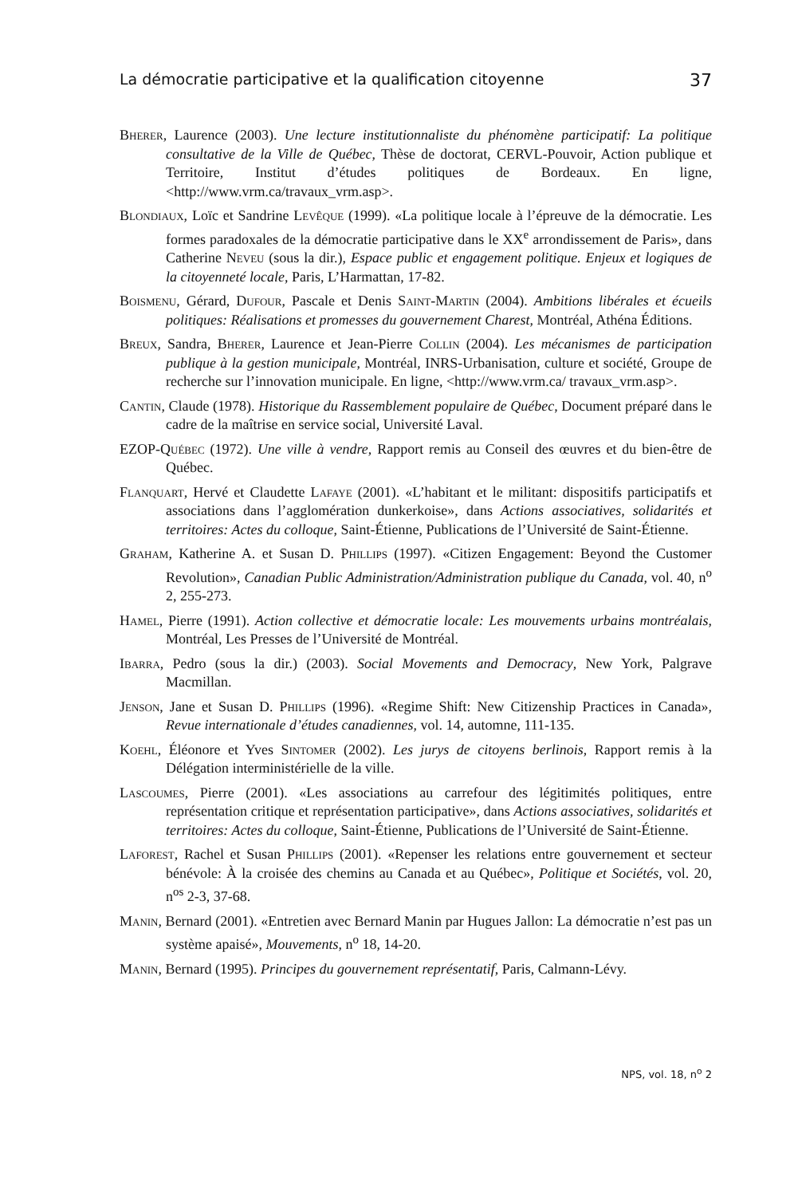La démocratie participative et la qualification citoyenne 37
Bherer, Laurence (2003). Une lecture institutionnaliste du phénomène participatif: La politique consultative de la Ville de Québec, Thèse de doctorat, CERVL-Pouvoir, Action publique et Territoire, Institut d’études politiques de Bordeaux. En ligne, <http://www.vrm.ca/travaux_vrm.asp>.
Blondiaux, Loïc et Sandrine Levêque (1999). «La politique locale à l’épreuve de la démocratie. Les formes paradoxales de la démocratie participative dans le XX<sup>e</sup> arrondissement de Paris», dans Catherine Neveu (sous la dir.), Espace public et engagement politique. Enjeux et logiques de la citoyenneté locale, Paris, L’Harmattan, 17-82.
Boismenu, Gérard, Dufour, Pascale et Denis Saint-Martin (2004). Ambitions libérales et écueils politiques: Réalisations et promesses du gouvernement Charest, Montréal, Athéna Éditions.
Breux, Sandra, Bherer, Laurence et Jean-Pierre Collin (2004). Les mécanismes de participation publique à la gestion municipale, Montréal, INRS-Urbanisation, culture et société, Groupe de recherche sur l’innovation municipale. En ligne, <http://www.vrm.ca/ travaux_vrm.asp>.
Cantin, Claude (1978). Historique du Rassemblement populaire de Québec, Document préparé dans le cadre de la maîtrise en service social, Université Laval.
EZOP-Québec (1972). Une ville à vendre, Rapport remis au Conseil des œuvres et du bien-être de Québec.
Flanquart, Hervé et Claudette Lafaye (2001). «L’habitant et le militant: dispositifs participatifs et associations dans l’agglomération dunkerkoise», dans Actions associatives, solidarités et territoires: Actes du colloque, Saint-Étienne, Publications de l’Université de Saint-Étienne.
Graham, Katherine A. et Susan D. Phillips (1997). «Citizen Engagement: Beyond the Customer Revolution», Canadian Public Administration/Administration publique du Canada, vol. 40, n<sup>o</sup> 2, 255-273.
Hamel, Pierre (1991). Action collective et démocratie locale: Les mouvements urbains montréalais, Montréal, Les Presses de l’Université de Montréal.
Ibarra, Pedro (sous la dir.) (2003). Social Movements and Democracy, New York, Palgrave Macmillan.
Jenson, Jane et Susan D. Phillips (1996). «Regime Shift: New Citizenship Practices in Canada», Revue internationale d’études canadiennes, vol. 14, automne, 111-135.
Koehl, Éléonore et Yves Sintomer (2002). Les jurys de citoyens berlinois, Rapport remis à la Délégation interministérielle de la ville.
Lascoumes, Pierre (2001). «Les associations au carrefour des légitimités politiques, entre représentation critique et représentation participative», dans Actions associatives, solidarités et territoires: Actes du colloque, Saint-Étienne, Publications de l’Université de Saint-Étienne.
Laforest, Rachel et Susan Phillips (2001). «Repenser les relations entre gouvernement et secteur bénévole: À la croisée des chemins au Canada et au Québec», Politique et Sociétés, vol. 20, n<sup>os</sup> 2-3, 37-68.
Manin, Bernard (2001). «Entretien avec Bernard Manin par Hugues Jallon: La démocratie n’est pas un système apaisé», Mouvements, n<sup>o</sup> 18, 14-20.
Manin, Bernard (1995). Principes du gouvernement représentatif, Paris, Calmann-Lévy.
NPS, vol. 18, n<sup>o</sup> 2